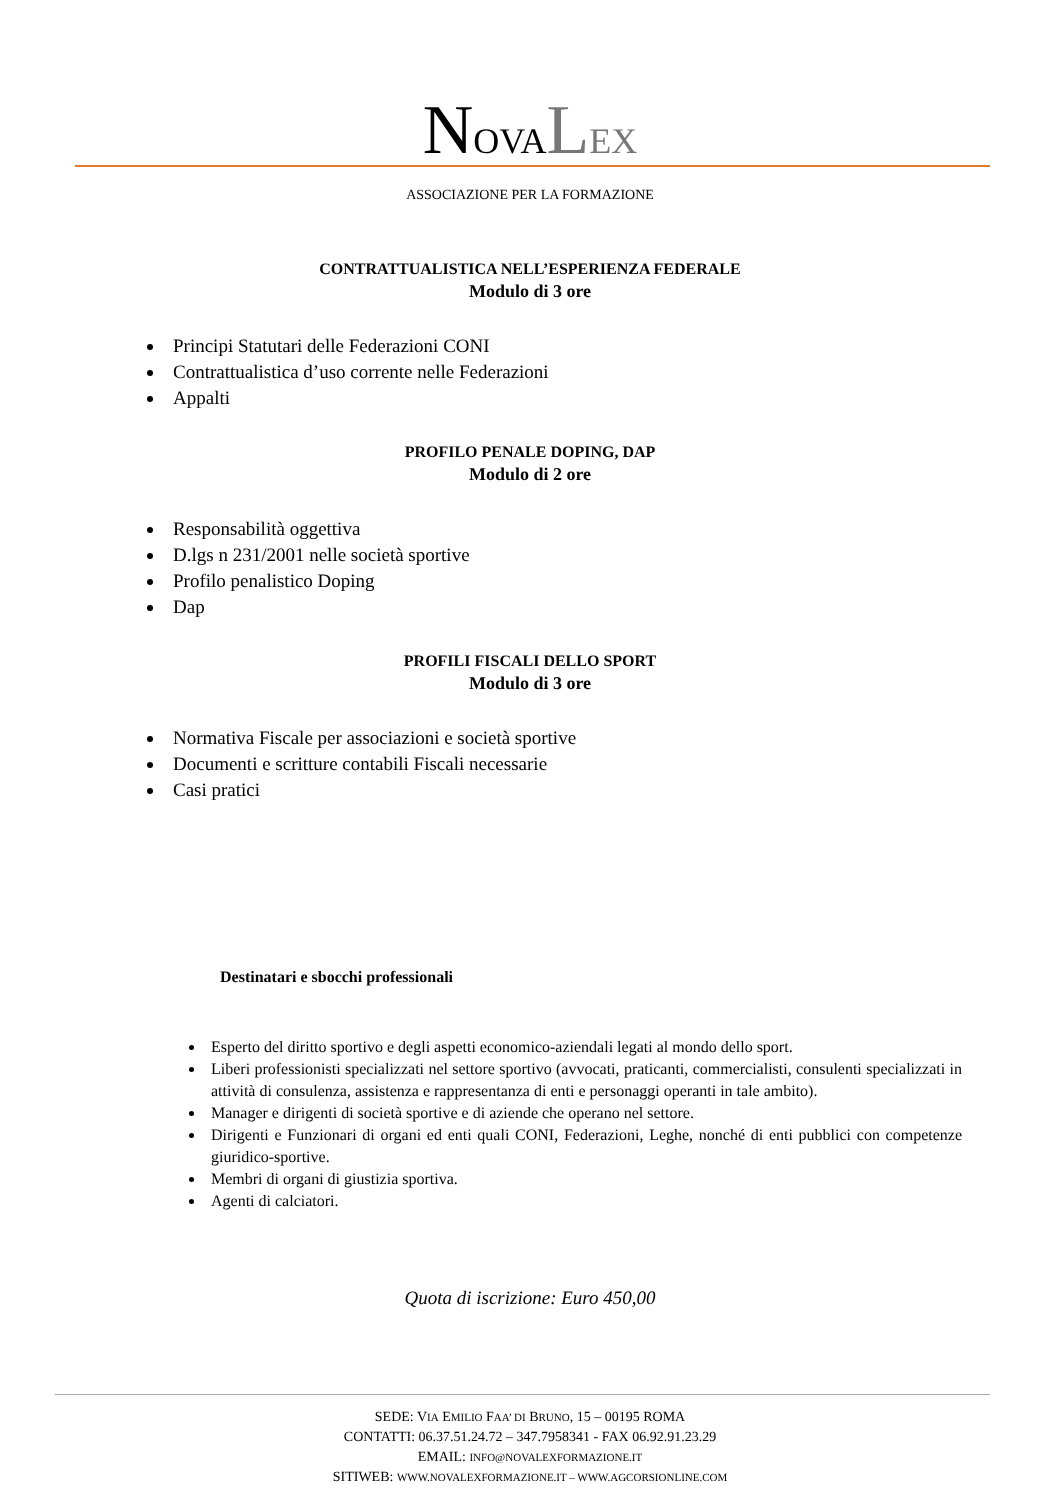NOVA LEX
ASSOCIAZIONE PER LA FORMAZIONE
CONTRATTUALISTICA NELL’ESPERIENZA FEDERALE
Modulo di 3 ore
Principi Statutari delle Federazioni CONI
Contrattualistica d’uso corrente nelle Federazioni
Appalti
PROFILO PENALE DOPING, DAP
Modulo di 2 ore
Responsabilità oggettiva
D.lgs n 231/2001 nelle società sportive
Profilo penalistico Doping
Dap
PROFILI FISCALI DELLO SPORT
Modulo di 3 ore
Normativa Fiscale per associazioni e società sportive
Documenti e scritture contabili Fiscali necessarie
Casi pratici
Destinatari e sbocchi professionali
Esperto del diritto sportivo e degli aspetti economico-aziendali legati al mondo dello sport.
Liberi professionisti specializzati nel settore sportivo (avvocati, praticanti, commercialisti, consulenti specializzati in attività di consulenza, assistenza e rappresentanza di enti e personaggi operanti in tale ambito).
Manager e dirigenti di società sportive e di aziende che operano nel settore.
Dirigenti e Funzionari di organi ed enti quali CONI, Federazioni, Leghe, nonché di enti pubblici con competenze giuridico-sportive.
Membri di organi di giustizia sportiva.
Agenti di calciatori.
Quota di iscrizione: Euro 450,00
SEDE: VIA EMILIO FAA’ DI BRUNO, 15 – 00195 ROMA
CONTATTI: 06.37.51.24.72 – 347.7958341 - FAX 06.92.91.23.29
EMAIL: INFO@NOVALEXFORMAZIONE.IT
SITIWEB: WWW.NOVALEXFORMAZIONE.IT – WWW.AGCORSIONLINE.COM